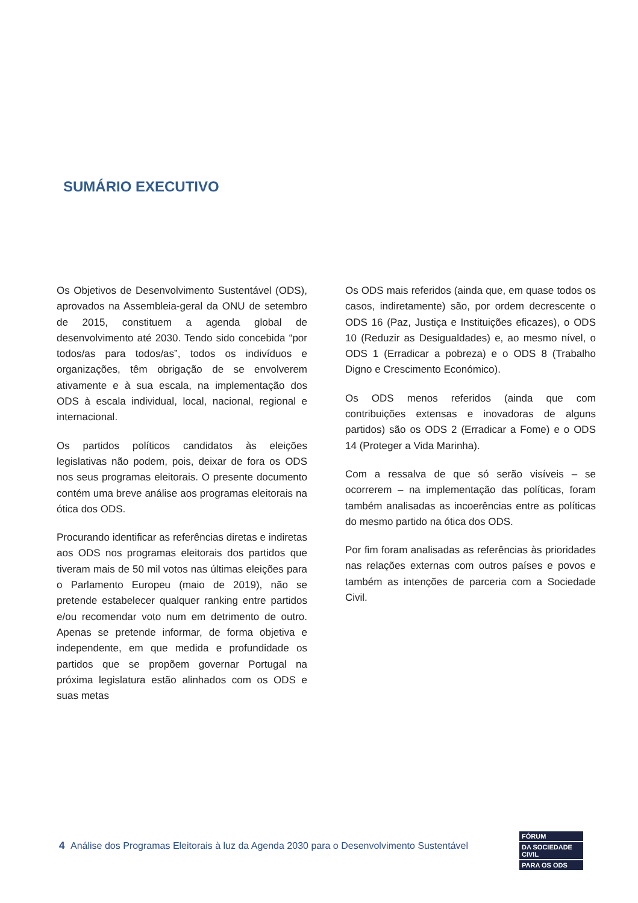SUMÁRIO EXECUTIVO
Os Objetivos de Desenvolvimento Sustentável (ODS), aprovados na Assembleia-geral da ONU de setembro de 2015, constituem a agenda global de desenvolvimento até 2030. Tendo sido concebida “por todos/as para todos/as”, todos os indivíduos e organizações, têm obrigação de se envolverem ativamente e à sua escala, na implementação dos ODS à escala individual, local, nacional, regional e internacional.
Os partidos políticos candidatos às eleições legislativas não podem, pois, deixar de fora os ODS nos seus programas eleitorais. O presente documento contém uma breve análise aos programas eleitorais na ótica dos ODS.
Procurando identificar as referências diretas e indiretas aos ODS nos programas eleitorais dos partidos que tiveram mais de 50 mil votos nas últimas eleições para o Parlamento Europeu (maio de 2019), não se pretende estabelecer qualquer ranking entre partidos e/ou recomendar voto num em detrimento de outro. Apenas se pretende informar, de forma objetiva e independente, em que medida e profundidade os partidos que se propõem governar Portugal na próxima legislatura estão alinhados com os ODS e suas metas
Os ODS mais referidos (ainda que, em quase todos os casos, indiretamente) são, por ordem decrescente o ODS 16 (Paz, Justiça e Instituições eficazes), o ODS 10 (Reduzir as Desigualdades) e, ao mesmo nível, o ODS 1 (Erradicar a pobreza) e o ODS 8 (Trabalho Digno e Crescimento Económico).
Os ODS menos referidos (ainda que com contribuições extensas e inovadoras de alguns partidos) são os ODS 2 (Erradicar a Fome) e o ODS 14 (Proteger a Vida Marinha).
Com a ressalva de que só serão visíveis – se ocorrerem – na implementação das políticas, foram também analisadas as incoerências entre as políticas do mesmo partido na ótica dos ODS.
Por fim foram analisadas as referências às prioridades nas relações externas com outros países e povos e também as intenções de parceria com a Sociedade Civil.
4 Análise dos Programas Eleitorais à luz da Agenda 2030 para o Desenvolvimento Sustentável
FÓRUM
DA SOCIEDADE CIVIL
PARA OS ODS